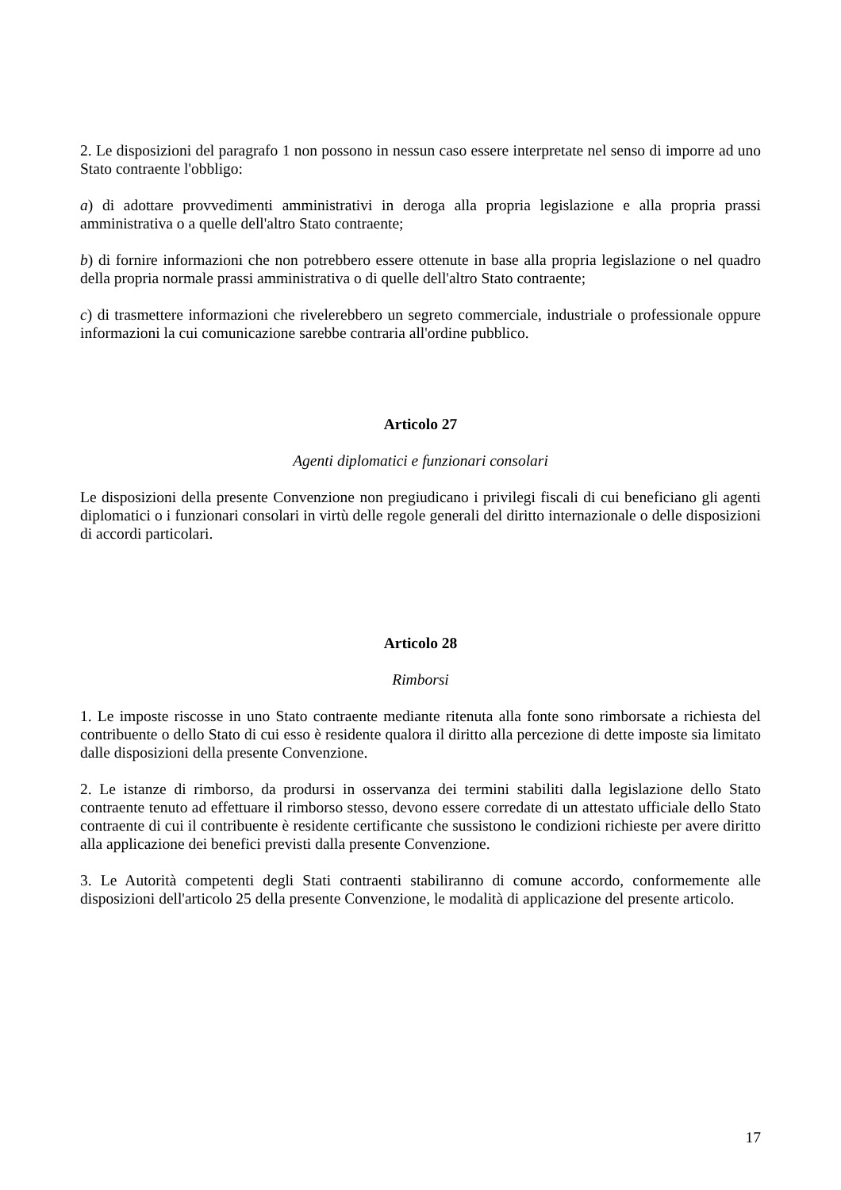2. Le disposizioni del paragrafo 1 non possono in nessun caso essere interpretate nel senso di imporre ad uno Stato contraente l'obbligo:
a) di adottare provvedimenti amministrativi in deroga alla propria legislazione e alla propria prassi amministrativa o a quelle dell'altro Stato contraente;
b) di fornire informazioni che non potrebbero essere ottenute in base alla propria legislazione o nel quadro della propria normale prassi amministrativa o di quelle dell'altro Stato contraente;
c) di trasmettere informazioni che rivelerebbero un segreto commerciale, industriale o professionale oppure informazioni la cui comunicazione sarebbe contraria all'ordine pubblico.
Articolo 27
Agenti diplomatici e funzionari consolari
Le disposizioni della presente Convenzione non pregiudicano i privilegi fiscali di cui beneficiano gli agenti diplomatici o i funzionari consolari in virtù delle regole generali del diritto internazionale o delle disposizioni di accordi particolari.
Articolo 28
Rimborsi
1. Le imposte riscosse in uno Stato contraente mediante ritenuta alla fonte sono rimborsate a richiesta del contribuente o dello Stato di cui esso è residente qualora il diritto alla percezione di dette imposte sia limitato dalle disposizioni della presente Convenzione.
2. Le istanze di rimborso, da prodursi in osservanza dei termini stabiliti dalla legislazione dello Stato contraente tenuto ad effettuare il rimborso stesso, devono essere corredate di un attestato ufficiale dello Stato contraente di cui il contribuente è residente certificante che sussistono le condizioni richieste per avere diritto alla applicazione dei benefici previsti dalla presente Convenzione.
3. Le Autorità competenti degli Stati contraenti stabiliranno di comune accordo, conformemente alle disposizioni dell'articolo 25 della presente Convenzione, le modalità di applicazione del presente articolo.
17